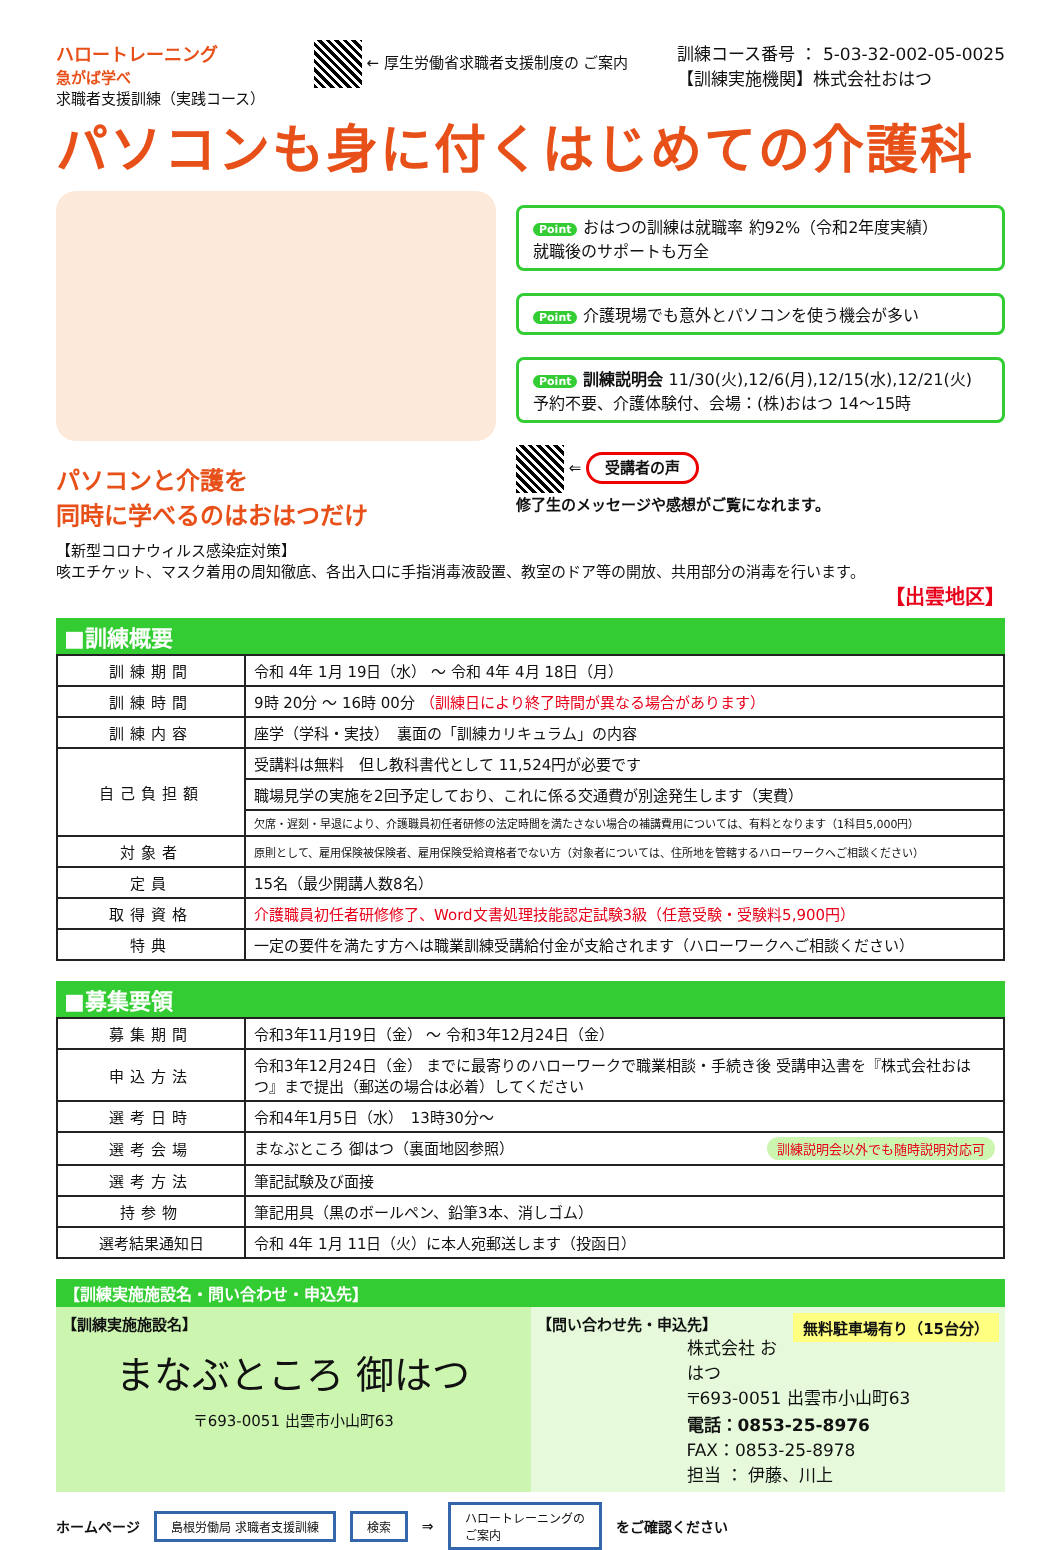ハロートレーニング
急がば学べ
求職者支援訓練（実践コース）
← 厚生労働省求職者支援制度の ご案内 訓練コース番号 ： 5-03-32-002-05-0025
【訓練実施機関】株式会社おはつ
パソコンも身に付くはじめての介護科
パソコンと介護を
同時に学べるのはおはつだけ
Point おはつの訓練は就職率 約92%（令和2年度実績）
就職後のサポートも万全
Point 介護現場でも意外とパソコンを使う機会が多い
Point 訓練説明会 11/30(火),12/6(月),12/15(水),12/21(火)
予約不要、介護体験付、会場：(株)おはつ 14～15時
⇐ 受講者の声
修了生のメッセージや感想がご覧になれます。
【新型コロナウィルス感染症対策】
咳エチケット、マスク着用の周知徹底、各出入口に手指消毒液設置、教室のドア等の開放、共用部分の消毒を行います。
【出雲地区】
■訓練概要
| 訓練期間 | 令和 4年 1月 19日（水） ～ 令和 4年 4月 18日（月） |
| 訓練時間 | 9時 20分 ～ 16時 00分 （訓練日により終了時間が異なる場合があります） |
| 訓練内容 | 座学（学科・実技） 裏面の「訓練カリキュラム」の内容 |
| 自己負担額 | 受講料は無料 但し教科書代として 11,524円が必要です |
| | 職場見学の実施を2回予定しており、これに係る交通費が別途発生します（実費） |
| | 欠席・遅刻・早退により、介護職員初任者研修の法定時間を満たさない場合の補講費用については、有料となります（1科目5,000円） |
| 対象者 | 原則として、雇用保険被保険者、雇用保険受給資格者でない方（対象者については、住所地を管轄するハローワークへご相談ください） |
| 定員 | 15名（最少開講人数8名） |
| 取得資格 | 介護職員初任者研修修了、Word文書処理技能認定試験3級（任意受験・受験料5,900円） |
| 特典 | 一定の要件を満たす方へは職業訓練受講給付金が支給されます（ハローワークへご相談ください） |
■募集要領
| 募集期間 | 令和3年11月19日（金） ～ 令和3年12月24日（金） |
| 申込方法 | 令和3年12月24日（金） までに最寄りのハローワークで職業相談・手続き後 受講申込書を『株式会社おはつ』まで提出（郵送の場合は必着）してください |
| 選考日時 | 令和4年1月5日（水） 13時30分～ |
| 選考会場 | まなぶところ 御はつ（裏面地図参照） 訓練説明会以外でも随時説明対応可 |
| 選考方法 | 筆記試験及び面接 |
| 持参物 | 筆記用具（黒のボールペン、鉛筆3本、消しゴム） |
| 選考結果通知日 | 令和 4年 1月 11日（火）に本人宛郵送します（投函日） |
【訓練実施施設名・問い合わせ・申込先】
【訓練実施施設名】
まなぶところ 御はつ
〒693-0051 出雲市小山町63
【問い合わせ先・申込先】 無料駐車場有り（15台分）
株式会社 おはつ
〒693-0051 出雲市小山町63
電話：0853-25-8976
FAX：0853-25-8978
担当 ： 伊藤、川上
ホームページ 島根労働局 求職者支援訓練 検索 ⇒ ハロートレーニングの
ご案内 をご確認ください